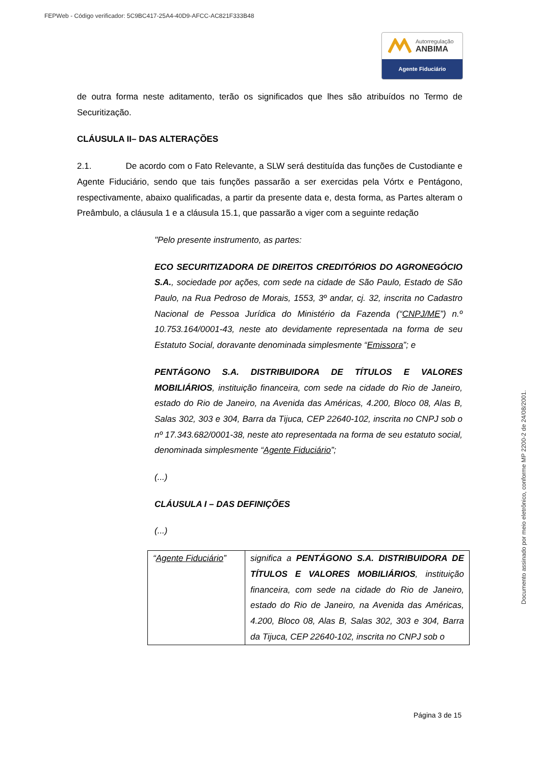FEPWeb - Código verificador: 5C9BC417-25A4-40D9-AFCC-AC821F333B48
Autorregulação
ANBIMA
Agente Fiduciário
de outra forma neste aditamento, terão os significados que lhes são atribuídos no Termo de Securitização.
CLÁUSULA II– DAS ALTERAÇÕES
2.1. De acordo com o Fato Relevante, a SLW será destituída das funções de Custodiante e Agente Fiduciário, sendo que tais funções passarão a ser exercidas pela Vórtx e Pentágono, respectivamente, abaixo qualificadas, a partir da presente data e, desta forma, as Partes alteram o Preâmbulo, a cláusula 1 e a cláusula 15.1, que passarão a viger com a seguinte redação
"Pelo presente instrumento, as partes:
ECO SECURITIZADORA DE DIREITOS CREDITÓRIOS DO AGRONEGÓCIO S.A., sociedade por ações, com sede na cidade de São Paulo, Estado de São Paulo, na Rua Pedroso de Morais, 1553, 3º andar, cj. 32, inscrita no Cadastro Nacional de Pessoa Jurídica do Ministério da Fazenda (“CNPJ/ME”) n.º 10.753.164/0001-43, neste ato devidamente representada na forma de seu Estatuto Social, doravante denominada simplesmente “Emissora”; e
PENTÁGONO S.A. DISTRIBUIDORA DE TÍTULOS E VALORES MOBILIÁRIOS, instituição financeira, com sede na cidade do Rio de Janeiro, estado do Rio de Janeiro, na Avenida das Américas, 4.200, Bloco 08, Alas B, Salas 302, 303 e 304, Barra da Tijuca, CEP 22640-102, inscrita no CNPJ sob o nº 17.343.682/0001-38, neste ato representada na forma de seu estatuto social, denominada simplesmente “Agente Fiduciário”;
(...)
CLÁUSULA I – DAS DEFINIÇÕES
(...)
| “ Agente Fiduciário ” | significa a PENTÁGONO S.A. DISTRIBUIDORA DE TÍTULOS E VALORES MOBILIÁRIOS , instituição financeira, com sede na cidade do Rio de Janeiro, estado do Rio de Janeiro, na Avenida das Américas, 4.200, Bloco 08, Alas B, Salas 302, 303 e 304, Barra da Tijuca, CEP 22640-102, inscrita no CNPJ sob o |
Página 3 de 15
Documento assinado por meio eletrônico, conforme MP 2200-2 de 24/08/2001.